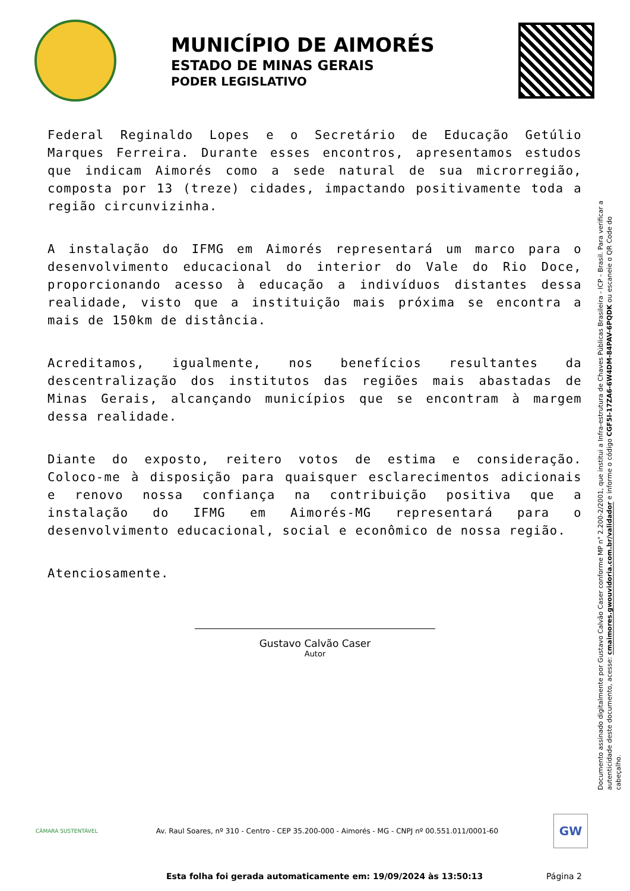MUNICÍPIO DE AIMORÉS
ESTADO DE MINAS GERAIS
PODER LEGISLATIVO
Federal Reginaldo Lopes e o Secretário de Educação Getúlio Marques Ferreira. Durante esses encontros, apresentamos estudos que indicam Aimorés como a sede natural de sua microrregião, composta por 13 (treze) cidades, impactando positivamente toda a região circunvizinha.
A instalação do IFMG em Aimorés representará um marco para o desenvolvimento educacional do interior do Vale do Rio Doce, proporcionando acesso à educação a indivíduos distantes dessa realidade, visto que a instituição mais próxima se encontra a mais de 150km de distância.
Acreditamos, igualmente, nos benefícios resultantes da descentralização dos institutos das regiões mais abastadas de Minas Gerais, alcançando municípios que se encontram à margem dessa realidade.
Diante do exposto, reitero votos de estima e consideração. Coloco-me à disposição para quaisquer esclarecimentos adicionais e renovo nossa confiança na contribuição positiva que a instalação do IFMG em Aimorés-MG representará para o desenvolvimento educacional, social e econômico de nossa região.
Atenciosamente.
Gustavo Calvão Caser
Autor
Documento assinado digitalmente por Gustavo Calvão Caser conforme MP n° 2.200-2/2001, que institui a Infra-estrutura de Chaves Públicas Brasileira - ICP - Brasil. Para verificar a autenticidade deste documento, acesse: cmaimores.gwouvidoria.com.br/validador e informe o código CGF5I-17ZA6-6W4DM-84PAV-6PQDK ou escaneie o QR Code do cabeçalho.
CÂMARA SUSTENTÁVEL
Av. Raul Soares, nº 310 - Centro - CEP 35.200-000 - Aimorés - MG - CNPJ nº 00.551.011/0001-60
GW
Esta folha foi gerada automaticamente em: 19/09/2024 às 13:50:13 Página 2